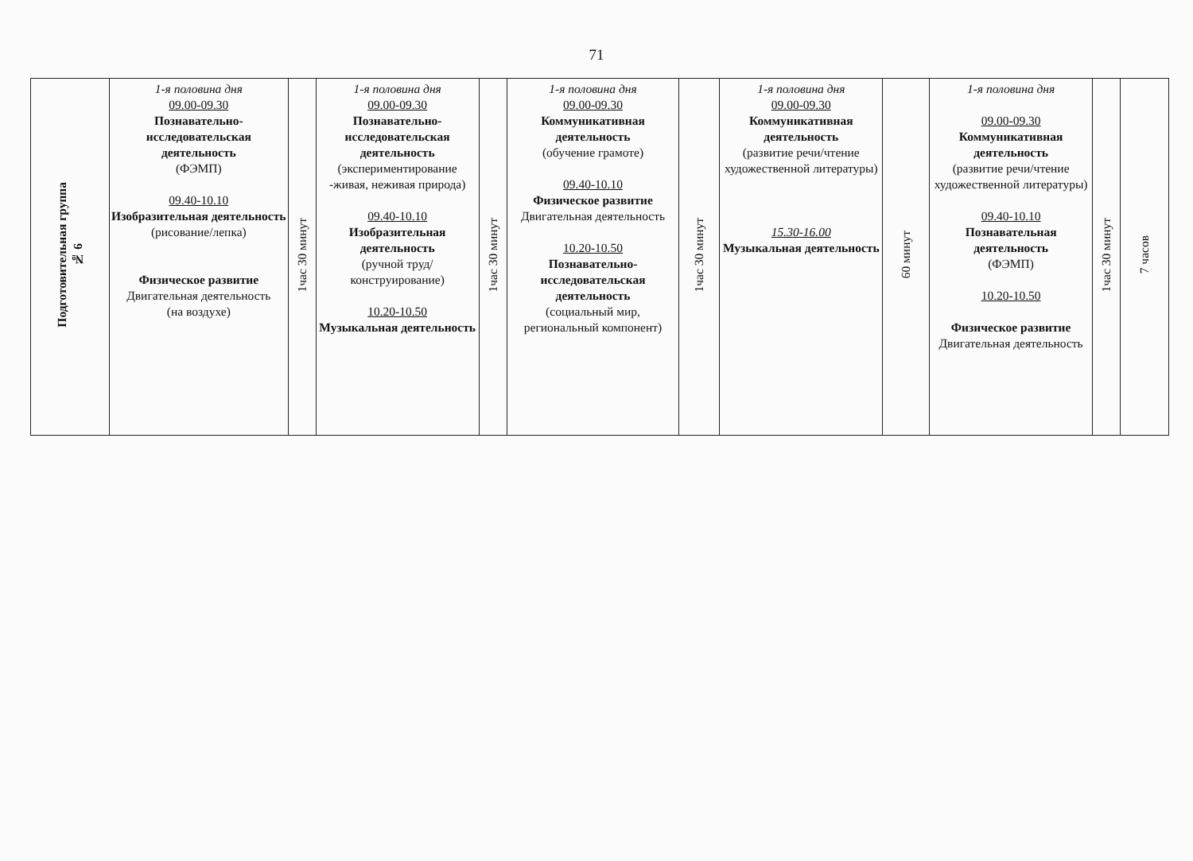71
| Подготовительная группа № 6 | 1-я половина дня 09.00-09.30 Познавательно-исследовательская деятельность (ФЭМП) 09.40-10.10 Изобразительная деятельность (рисование/лепка) Физическое развитие Двигательная деятельность (на воздухе) | 1час 30 минут | 1-я половина дня 09.00-09.30 Познавательно-исследовательская деятельность (экспериментирование -живая, неживая природа) 09.40-10.10 Изобразительная деятельность (ручной труд/ конструирование) 10.20-10.50 Музыкальная деятельность | 1час 30 минут | 1-я половина дня 09.00-09.30 Коммуникативная деятельность (обучение грамоте) 09.40-10.10 Физическое развитие Двигательная деятельность 10.20-10.50 Познавательно-исследовательская деятельность (социальный мир, региональный компонент) | 1час 30 минут | 1-я половина дня 09.00-09.30 Коммуникативная деятельность (развитие речи/чтение художественной литературы) 15.30-16.00 Музыкальная деятельность | 60 минут | 1-я половина дня 09.00-09.30 Коммуникативная деятельность (развитие речи/чтение художественной литературы) 09.40-10.10 Познавательная деятельность (ФЭМП) 10.20-10.50 Физическое развитие Двигательная деятельность | 1час 30 минут | 7 часов |